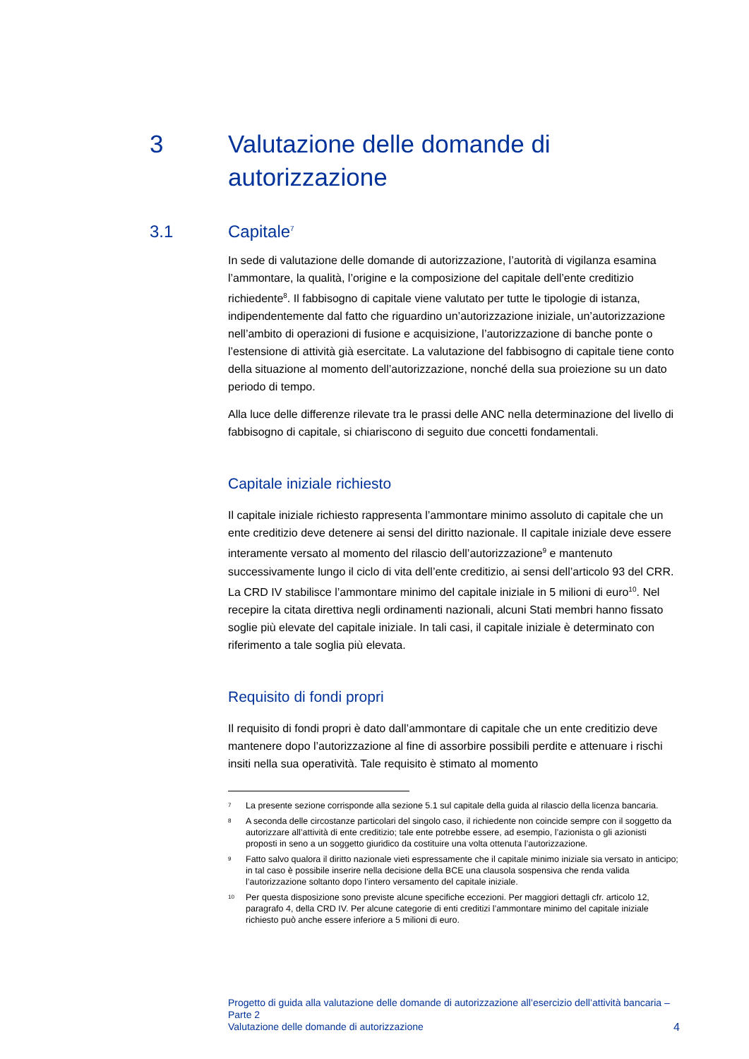3 Valutazione delle domande di
autorizzazione
3.1 Capitale<sup>7</sup>
In sede di valutazione delle domande di autorizzazione, l’autorità di vigilanza esamina l’ammontare, la qualità, l’origine e la composizione del capitale dell’ente creditizio richiedente<sup>8</sup>. Il fabbisogno di capitale viene valutato per tutte le tipologie di istanza, indipendentemente dal fatto che riguardino un’autorizzazione iniziale, un’autorizzazione nell’ambito di operazioni di fusione e acquisizione, l’autorizzazione di banche ponte o l’estensione di attività già esercitate. La valutazione del fabbisogno di capitale tiene conto della situazione al momento dell’autorizzazione, nonché della sua proiezione su un dato periodo di tempo.
Alla luce delle differenze rilevate tra le prassi delle ANC nella determinazione del livello di fabbisogno di capitale, si chiariscono di seguito due concetti fondamentali.
Capitale iniziale richiesto
Il capitale iniziale richiesto rappresenta l’ammontare minimo assoluto di capitale che un ente creditizio deve detenere ai sensi del diritto nazionale. Il capitale iniziale deve essere interamente versato al momento del rilascio dell’autorizzazione<sup>9</sup> e mantenuto successivamente lungo il ciclo di vita dell’ente creditizio, ai sensi dell’articolo 93 del CRR. La CRD IV stabilisce l’ammontare minimo del capitale iniziale in 5 milioni di euro<sup>10</sup>. Nel recepire la citata direttiva negli ordinamenti nazionali, alcuni Stati membri hanno fissato soglie più elevate del capitale iniziale. In tali casi, il capitale iniziale è determinato con riferimento a tale soglia più elevata.
Requisito di fondi propri
Il requisito di fondi propri è dato dall’ammontare di capitale che un ente creditizio deve mantenere dopo l’autorizzazione al fine di assorbire possibili perdite e attenuare i rischi insiti nella sua operatività. Tale requisito è stimato al momento
7 La presente sezione corrisponde alla sezione 5.1 sul capitale della guida al rilascio della licenza bancaria.
8 A seconda delle circostanze particolari del singolo caso, il richiedente non coincide sempre con il soggetto da autorizzare all’attività di ente creditizio; tale ente potrebbe essere, ad esempio, l’azionista o gli azionisti proposti in seno a un soggetto giuridico da costituire una volta ottenuta l’autorizzazione.
9 Fatto salvo qualora il diritto nazionale vieti espressamente che il capitale minimo iniziale sia versato in anticipo; in tal caso è possibile inserire nella decisione della BCE una clausola sospensiva che renda valida l’autorizzazione soltanto dopo l’intero versamento del capitale iniziale.
10 Per questa disposizione sono previste alcune specifiche eccezioni. Per maggiori dettagli cfr. articolo 12, paragrafo 4, della CRD IV. Per alcune categorie di enti creditizi l’ammontare minimo del capitale iniziale richiesto può anche essere inferiore a 5 milioni di euro.
Progetto di guida alla valutazione delle domande di autorizzazione all’esercizio dell’attività bancaria – Parte 2
Valutazione delle domande di autorizzazione
4